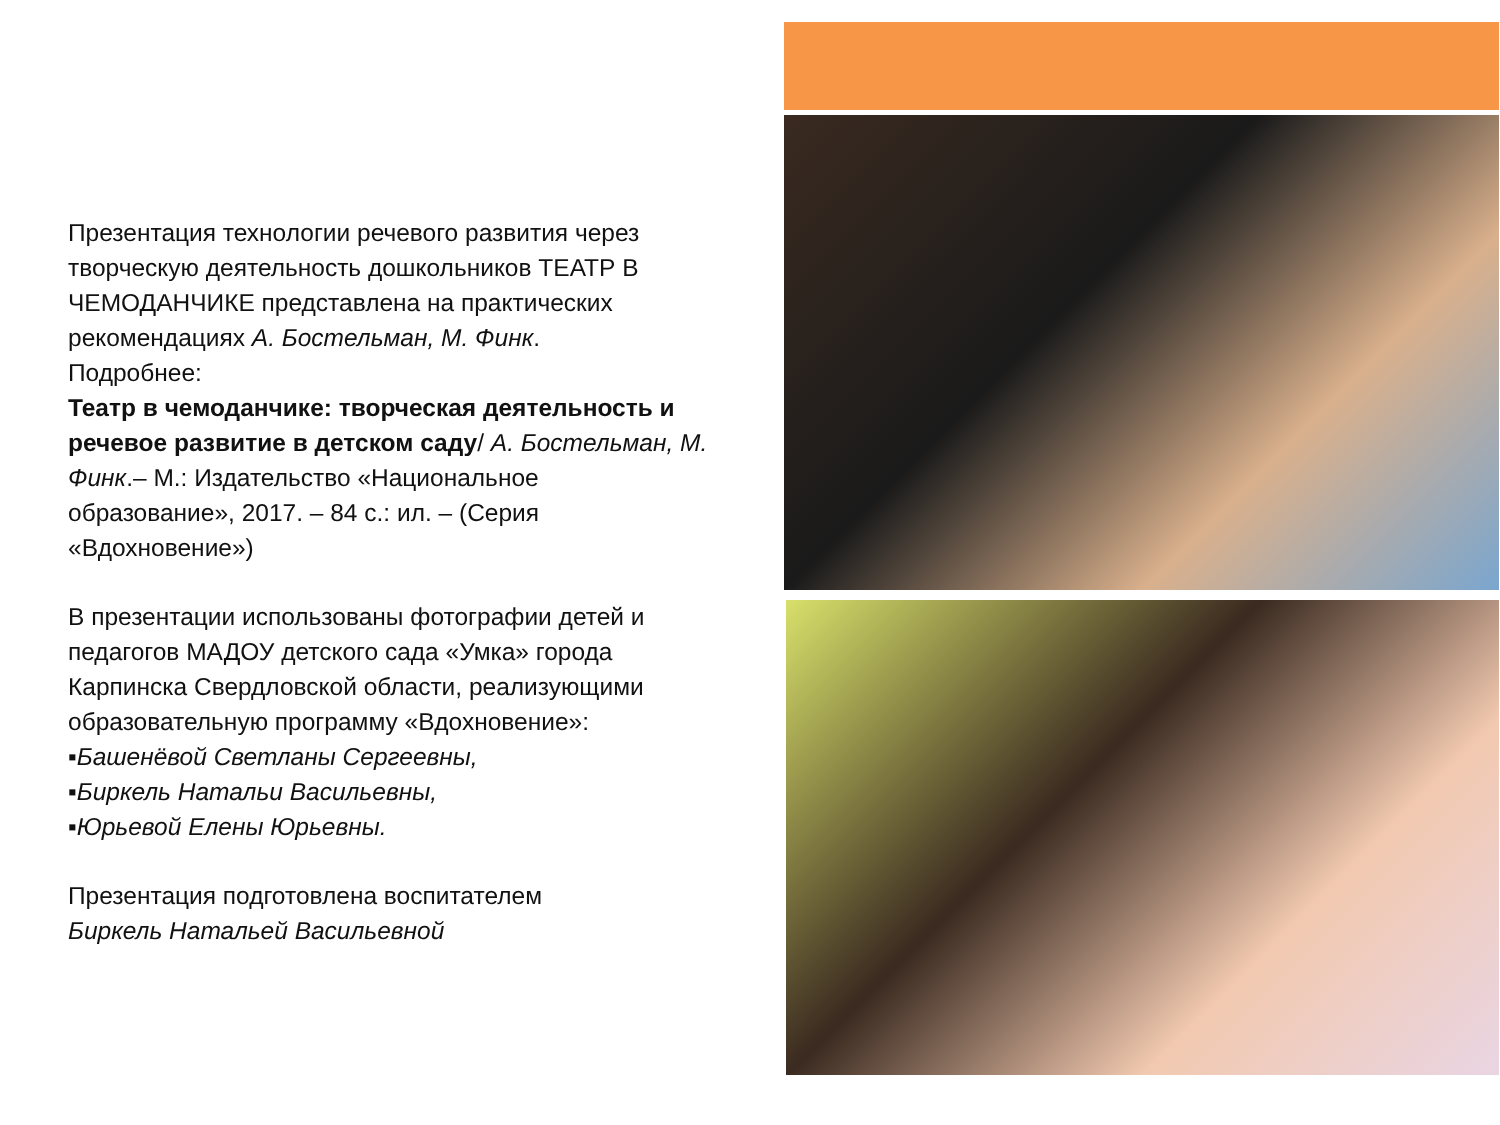Презентация технологии речевого развития через творческую деятельность дошкольников ТЕАТР В ЧЕМОДАНЧИКЕ представлена на практических рекомендациях А. Бостельман, М. Финк.
Подробнее:
Театр в чемоданчике: творческая деятельность и речевое развитие в детском саду/ А. Бостельман, М. Финк.– М.: Издательство «Национальное образование», 2017. – 84 с.: ил. – (Серия «Вдохновение»)
В презентации использованы фотографии детей и педагогов МАДОУ детского сада «Умка» города Карпинска Свердловской области, реализующими образовательную программу «Вдохновение»:
▪Башенёвой Светланы Сергеевны,
▪Биркель Натальи Васильевны,
▪Юрьевой Елены Юрьевны.
Презентация подготовлена воспитателем
Биркель Натальей Васильевной